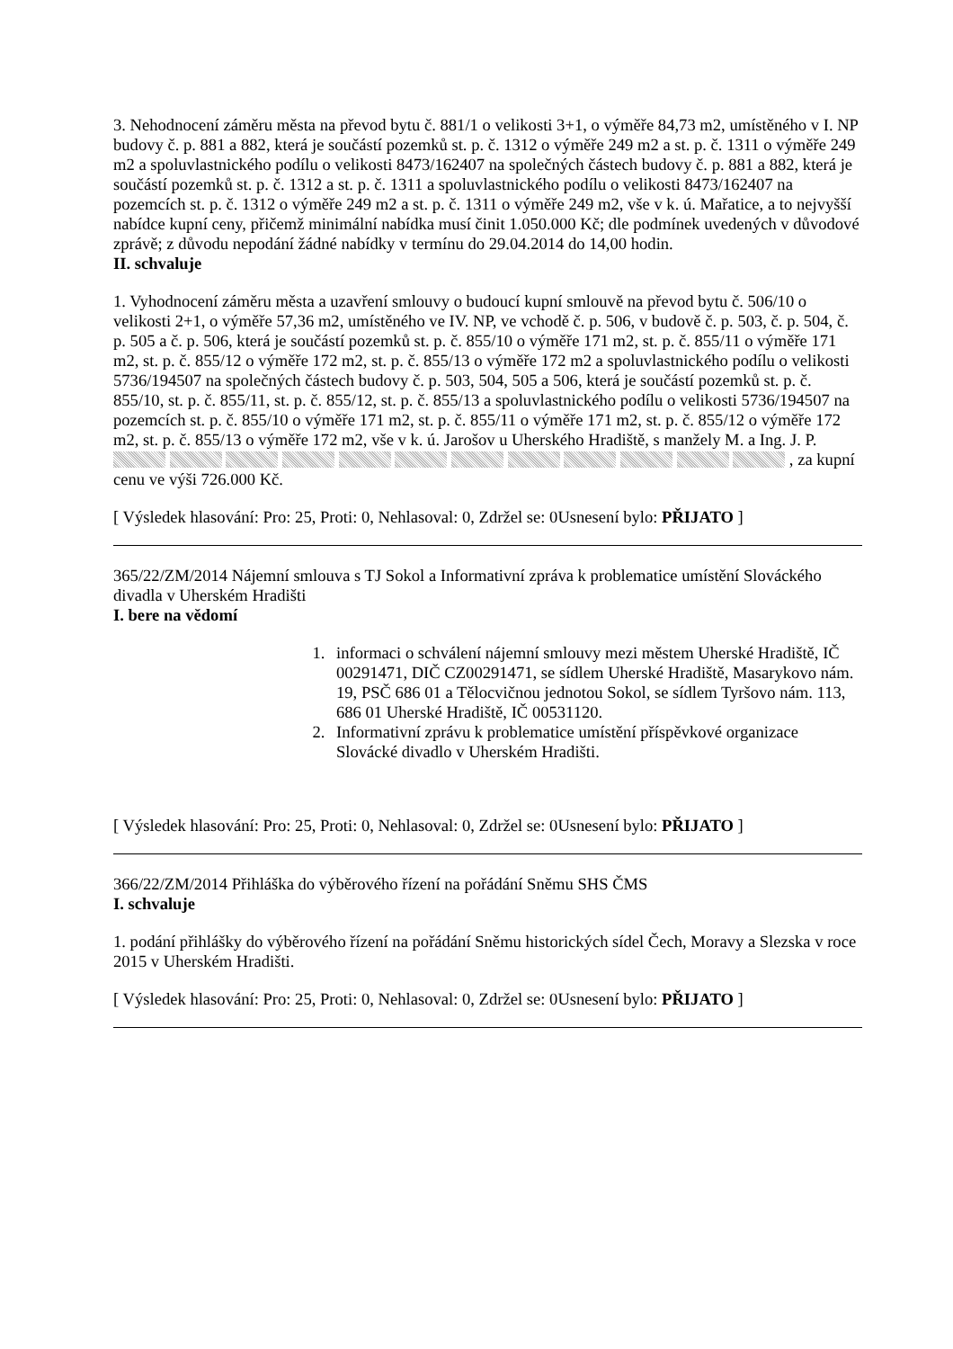3. Nehodnocení záměru města na převod bytu č. 881/1 o velikosti 3+1, o výměře 84,73 m2, umístěného v I. NP budovy č. p. 881 a 882, která je součástí pozemků st. p. č. 1312 o výměře 249 m2 a st. p. č. 1311 o výměře 249 m2 a spoluvlastnického podílu o velikosti 8473/162407 na společných částech budovy č. p. 881 a 882, která je součástí pozemků st. p. č. 1312 a st. p. č. 1311 a spoluvlastnického podílu o velikosti 8473/162407 na pozemcích st. p. č. 1312 o výměře 249 m2 a st. p. č. 1311 o výměře 249 m2, vše v k. ú. Mařatice, a to nejvyšší nabídce kupní ceny, přičemž minimální nabídka musí činit 1.050.000 Kč; dle podmínek uvedených v důvodové zprávě; z důvodu nepodání žádné nabídky v termínu do 29.04.2014 do 14,00 hodin.
II. schvaluje
1. Vyhodnocení záměru města a uzavření smlouvy o budoucí kupní smlouvě na převod bytu č. 506/10 o velikosti 2+1, o výměře 57,36 m2, umístěného ve IV. NP, ve vchodě č. p. 506, v budově č. p. 503, č. p. 504, č. p. 505 a č. p. 506, která je součástí pozemků st. p. č. 855/10 o výměře 171 m2, st. p. č. 855/11 o výměře 171 m2, st. p. č. 855/12 o výměře 172 m2, st. p. č. 855/13 o výměře 172 m2 a spoluvlastnického podílu o velikosti 5736/194507 na společných částech budovy č. p. 503, 504, 505 a 506, která je součástí pozemků st. p. č. 855/10, st. p. č. 855/11, st. p. č. 855/12, st. p. č. 855/13 a spoluvlastnického podílu o velikosti 5736/194507 na pozemcích st. p. č. 855/10 o výměře 171 m2, st. p. č. 855/11 o výměře 171 m2, st. p. č. 855/12 o výměře 172 m2, st. p. č. 855/13 o výměře 172 m2, vše v k. ú. Jarošov u Uherského Hradiště, s manžely M. a Ing. J. P. , za kupní cenu ve výši 726.000 Kč.
[ Výsledek hlasování: Pro: 25, Proti: 0, Nehlasoval: 0, Zdržel se: 0Usnesení bylo: PŘIJATO ]
365/22/ZM/2014 Nájemní smlouva s TJ Sokol a Informativní zpráva k problematice umístění Slováckého divadla v Uherském Hradišti
I. bere na vědomí
1. informaci o schválení nájemní smlouvy mezi městem Uherské Hradiště, IČ 00291471, DIČ CZ00291471, se sídlem Uherské Hradiště, Masarykovo nám. 19, PSČ 686 01 a Tělocvičnou jednotou Sokol, se sídlem Tyršovo nám. 113, 686 01 Uherské Hradiště, IČ 00531120.
2. Informativní zprávu k problematice umístění příspěvkové organizace Slovácké divadlo v Uherském Hradišti.
[ Výsledek hlasování: Pro: 25, Proti: 0, Nehlasoval: 0, Zdržel se: 0Usnesení bylo: PŘIJATO ]
366/22/ZM/2014 Přihláška do výběrového řízení na pořádání Sněmu SHS ČMS
I. schvaluje
1. podání přihlášky do výběrového řízení na pořádání Sněmu historických sídel Čech, Moravy a Slezska v roce 2015 v Uherském Hradišti.
[ Výsledek hlasování: Pro: 25, Proti: 0, Nehlasoval: 0, Zdržel se: 0Usnesení bylo: PŘIJATO ]